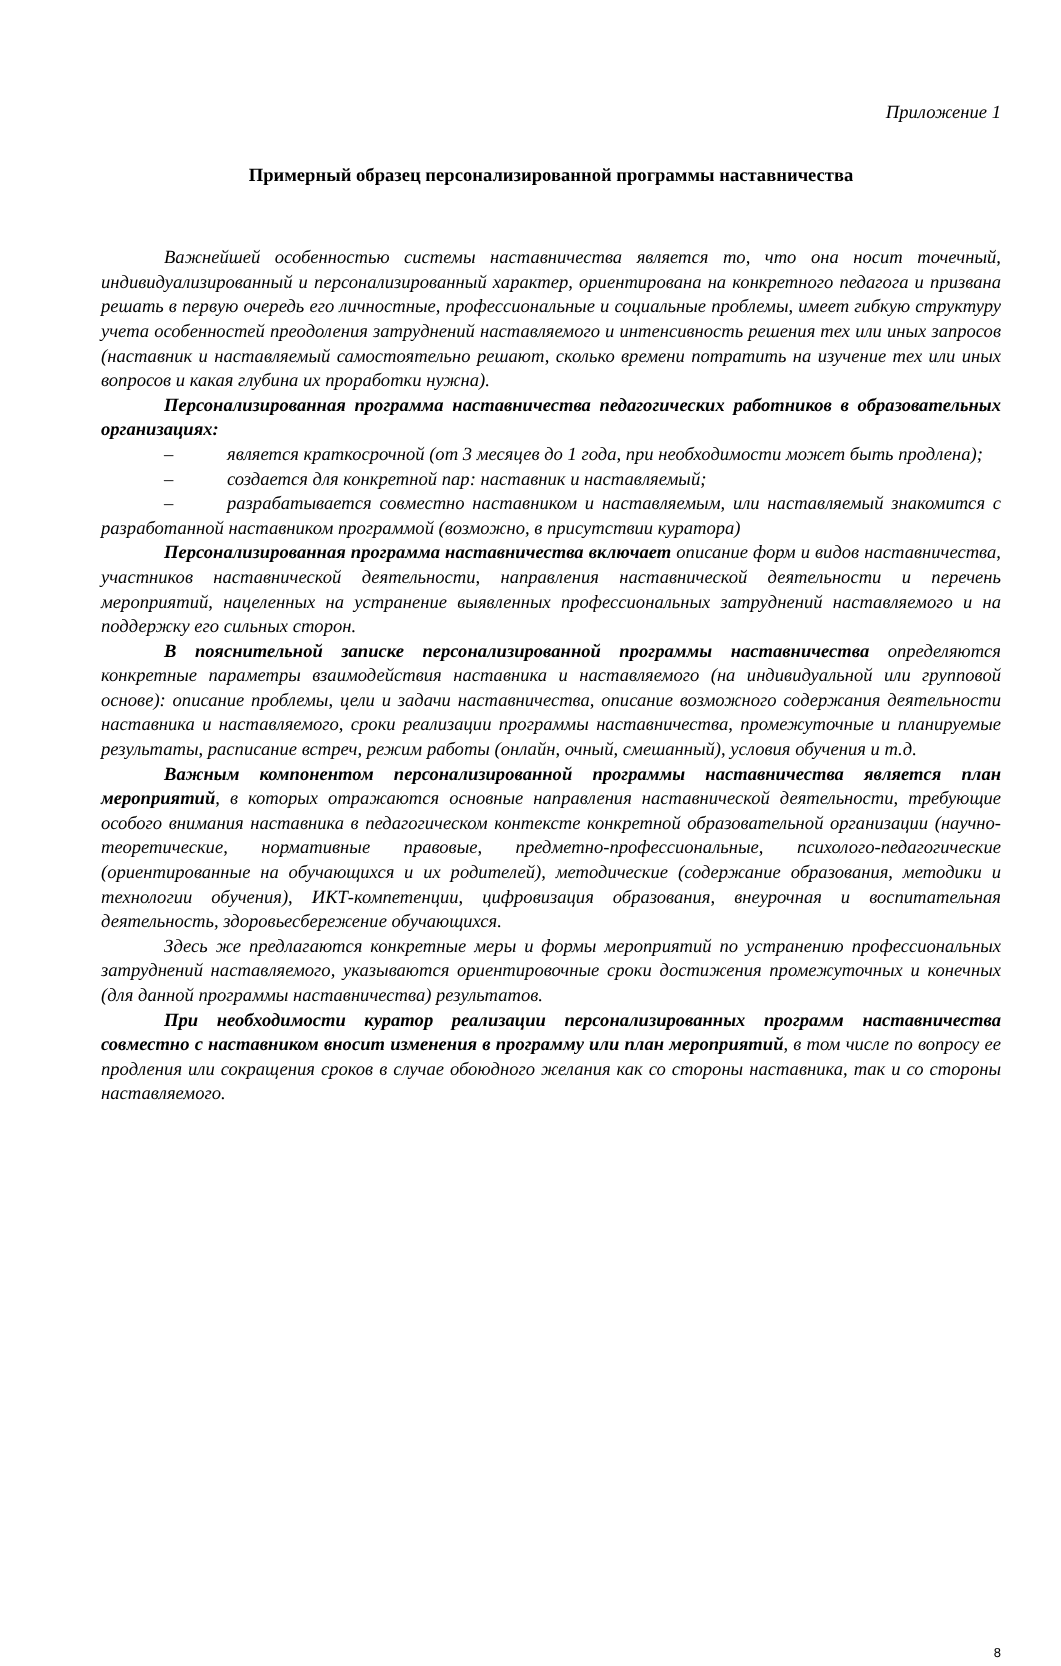Приложение 1
Примерный образец персонализированной программы наставничества
Важнейшей особенностью системы наставничества является то, что она носит точечный, индивидуализированный и персонализированный характер, ориентирована на конкретного педагога и призвана решать в первую очередь его личностные, профессиональные и социальные проблемы, имеет гибкую структуру учета особенностей преодоления затруднений наставляемого и интенсивность решения тех или иных запросов (наставник и наставляемый самостоятельно решают, сколько времени потратить на изучение тех или иных вопросов и какая глубина их проработки нужна).
Персонализированная программа наставничества педагогических работников в образовательных организациях:
– является краткосрочной (от 3 месяцев до 1 года, при необходимости может быть продлена);
– создается для конкретной пар: наставник и наставляемый;
– разрабатывается совместно наставником и наставляемым, или наставляемый знакомится с разработанной наставником программой (возможно, в присутствии куратора)
Персонализированная программа наставничества включает описание форм и видов наставничества, участников наставнической деятельности, направления наставнической деятельности и перечень мероприятий, нацеленных на устранение выявленных профессиональных затруднений наставляемого и на поддержку его сильных сторон.
В пояснительной записке персонализированной программы наставничества определяются конкретные параметры взаимодействия наставника и наставляемого (на индивидуальной или групповой основе): описание проблемы, цели и задачи наставничества, описание возможного содержания деятельности наставника и наставляемого, сроки реализации программы наставничества, промежуточные и планируемые результаты, расписание встреч, режим работы (онлайн, очный, смешанный), условия обучения и т.д.
Важным компонентом персонализированной программы наставничества является план мероприятий, в которых отражаются основные направления наставнической деятельности, требующие особого внимания наставника в педагогическом контексте конкретной образовательной организации (научно-теоретические, нормативные правовые, предметно-профессиональные, психолого-педагогические (ориентированные на обучающихся и их родителей), методические (содержание образования, методики и технологии обучения), ИКТ-компетенции, цифровизация образования, внеурочная и воспитательная деятельность, здоровьесбережение обучающихся.
Здесь же предлагаются конкретные меры и формы мероприятий по устранению профессиональных затруднений наставляемого, указываются ориентировочные сроки достижения промежуточных и конечных (для данной программы наставничества) результатов.
При необходимости куратор реализации персонализированных программ наставничества совместно с наставником вносит изменения в программу или план мероприятий, в том числе по вопросу ее продления или сокращения сроков в случае обоюдного желания как со стороны наставника, так и со стороны наставляемого.
8